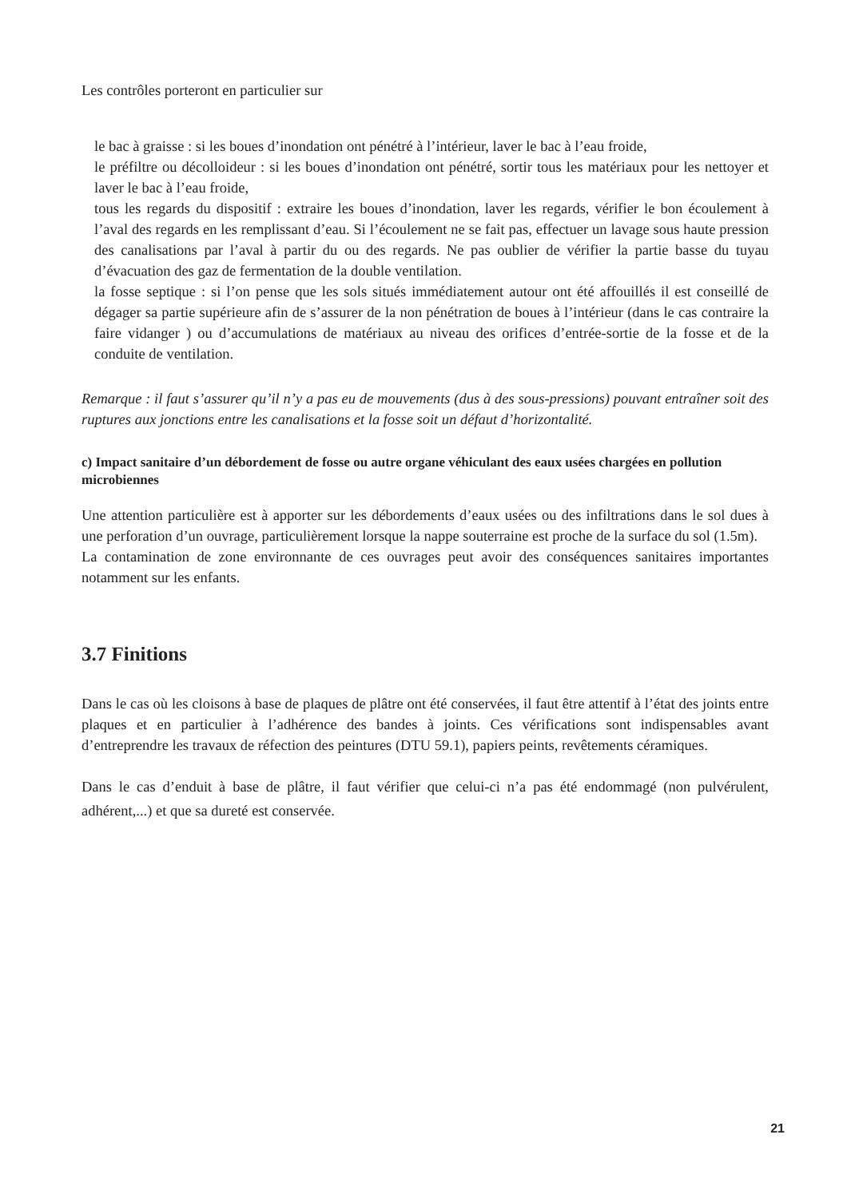Les contrôles porteront en particulier sur
le bac à graisse : si les boues d’inondation ont pénétré à l’intérieur, laver le bac à l’eau froide,
le préfiltre ou décolloideur : si les boues d’inondation ont pénétré, sortir tous les matériaux pour les nettoyer et laver le bac à l’eau froide,
tous les regards du dispositif : extraire les boues d’inondation, laver les regards, vérifier le bon écoulement à l’aval des regards en les remplissant d’eau. Si l’écoulement ne se fait pas, effectuer un lavage sous haute pression des canalisations par l’aval à partir du ou des regards. Ne pas oublier de vérifier la partie basse du tuyau d’évacuation des gaz de fermentation de la double ventilation.
la fosse septique : si l’on pense que les sols situés immédiatement autour ont été affouillés il est conseillé de dégager sa partie supérieure afin de s’assurer de la non pénétration de boues à l’intérieur (dans le cas contraire la faire vidanger ) ou d’accumulations de matériaux au niveau des orifices d’entrée-sortie de la fosse et de la conduite de ventilation.
Remarque : il faut s’assurer qu’il n’y a pas eu de mouvements (dus à des sous-pressions) pouvant entraîner soit des ruptures aux jonctions entre les canalisations et la fosse soit un défaut d’horizontalité.
c) Impact sanitaire d’un débordement de fosse ou autre organe véhiculant des eaux usées chargées en pollution microbiennes
Une attention particulière est à apporter sur les débordements d’eaux usées ou des infiltrations dans le sol dues à une perforation d’un ouvrage, particulièrement lorsque la nappe souterraine est proche de la surface du sol (1.5m).
La contamination de zone environnante de ces ouvrages peut avoir des conséquences sanitaires importantes notamment sur les enfants.
3.7 Finitions
Dans le cas où les cloisons à base de plaques de plâtre ont été conservées, il faut être attentif à l’état des joints entre plaques et en particulier à l’adhérence des bandes à joints. Ces vérifications sont indispensables avant d’entreprendre les travaux de réfection des peintures (DTU 59.1), papiers peints, revêtements céramiques.
Dans le cas d’enduit à base de plâtre, il faut vérifier que celui-ci n’a pas été endommagé (non pulvérulent, adhérent,...) et que sa dureté est conservée.
21